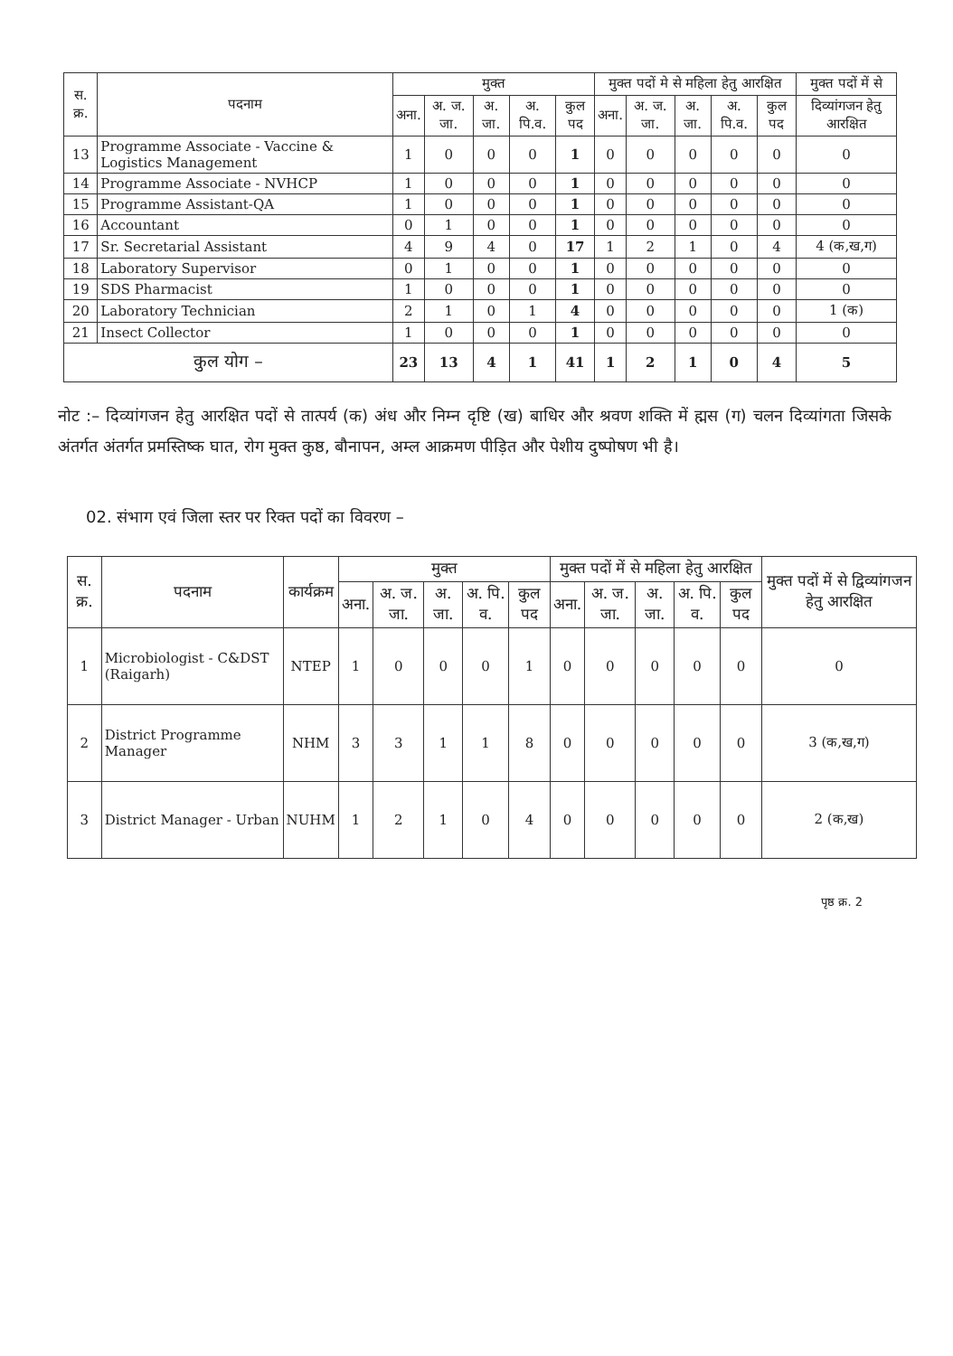| स. क्र. | पदनाम | मुक्त | | | | | मुक्त पदों मे से महिला हेतु आरक्षित | | | | | मुक्त पदों में से |
| --- | --- | --- | --- | --- | --- | --- | --- | --- | --- | --- | --- | --- |
| | | अना. | अ. ज. जा. | अ. जा. | अ. पि.व. | कुल पद | अना. | अ. ज. जा. | अ. जा. | अ. पि.व. | कुल पद | दिव्यांगजन हेतु आरक्षित |
| 13 | Programme Associate - Vaccine & Logistics Management | 1 | 0 | 0 | 0 | 1 | 0 | 0 | 0 | 0 | 0 | 0 |
| 14 | Programme Associate - NVHCP | 1 | 0 | 0 | 0 | 1 | 0 | 0 | 0 | 0 | 0 | 0 |
| 15 | Programme Assistant-QA | 1 | 0 | 0 | 0 | 1 | 0 | 0 | 0 | 0 | 0 | 0 |
| 16 | Accountant | 0 | 1 | 0 | 0 | 1 | 0 | 0 | 0 | 0 | 0 | 0 |
| 17 | Sr. Secretarial Assistant | 4 | 9 | 4 | 0 | 17 | 1 | 2 | 1 | 0 | 4 | 4 (क,ख,ग) |
| 18 | Laboratory Supervisor | 0 | 1 | 0 | 0 | 1 | 0 | 0 | 0 | 0 | 0 | 0 |
| 19 | SDS Pharmacist | 1 | 0 | 0 | 0 | 1 | 0 | 0 | 0 | 0 | 0 | 0 |
| 20 | Laboratory Technician | 2 | 1 | 0 | 1 | 4 | 0 | 0 | 0 | 0 | 0 | 1 (क) |
| 21 | Insect Collector | 1 | 0 | 0 | 0 | 1 | 0 | 0 | 0 | 0 | 0 | 0 |
| कुल योग – | | 23 | 13 | 4 | 1 | 41 | 1 | 2 | 1 | 0 | 4 | 5 |
नोट :– दिव्यांगजन हेतु आरक्षित पदों से तात्पर्य (क) अंध और निम्न दृष्टि (ख) बाधिर और श्रवण शक्ति में ह्मस (ग) चलन दिव्यांगता जिसके अंतर्गत अंतर्गत प्रमस्तिष्क घात, रोग मुक्त कुष्ठ, बौनापन, अम्ल आक्रमण पीड़ित और पेशीय दुष्पोषण भी है।
02. संभाग एवं जिला स्तर पर रिक्त पदों का विवरण –
| स. क्र. | पदनाम | कार्यक्रम | मुक्त | | | | | मुक्त पदों में से महिला हेतु आरक्षित | | | | | मुक्त पदों में से द्विव्यांगजन हेतु आरक्षित |
| --- | --- | --- | --- | --- | --- | --- | --- | --- | --- | --- | --- | --- | --- |
| | | | अना. | अ. ज. जा. | अ. जा. | अ. पि. व. | कुल पद | अना. | अ. ज. जा. | अ. जा. | अ. पि. व. | कुल पद | |
| 1 | Microbiologist - C&DST (Raigarh) | NTEP | 1 | 0 | 0 | 0 | 1 | 0 | 0 | 0 | 0 | 0 | 0 |
| 2 | District Programme Manager | NHM | 3 | 3 | 1 | 1 | 8 | 0 | 0 | 0 | 0 | 0 | 3 (क,ख,ग) |
| 3 | District Manager - Urban | NUHM | 1 | 2 | 1 | 0 | 4 | 0 | 0 | 0 | 0 | 0 | 2 (क,ख) |
पृष्ठ क्र. 2